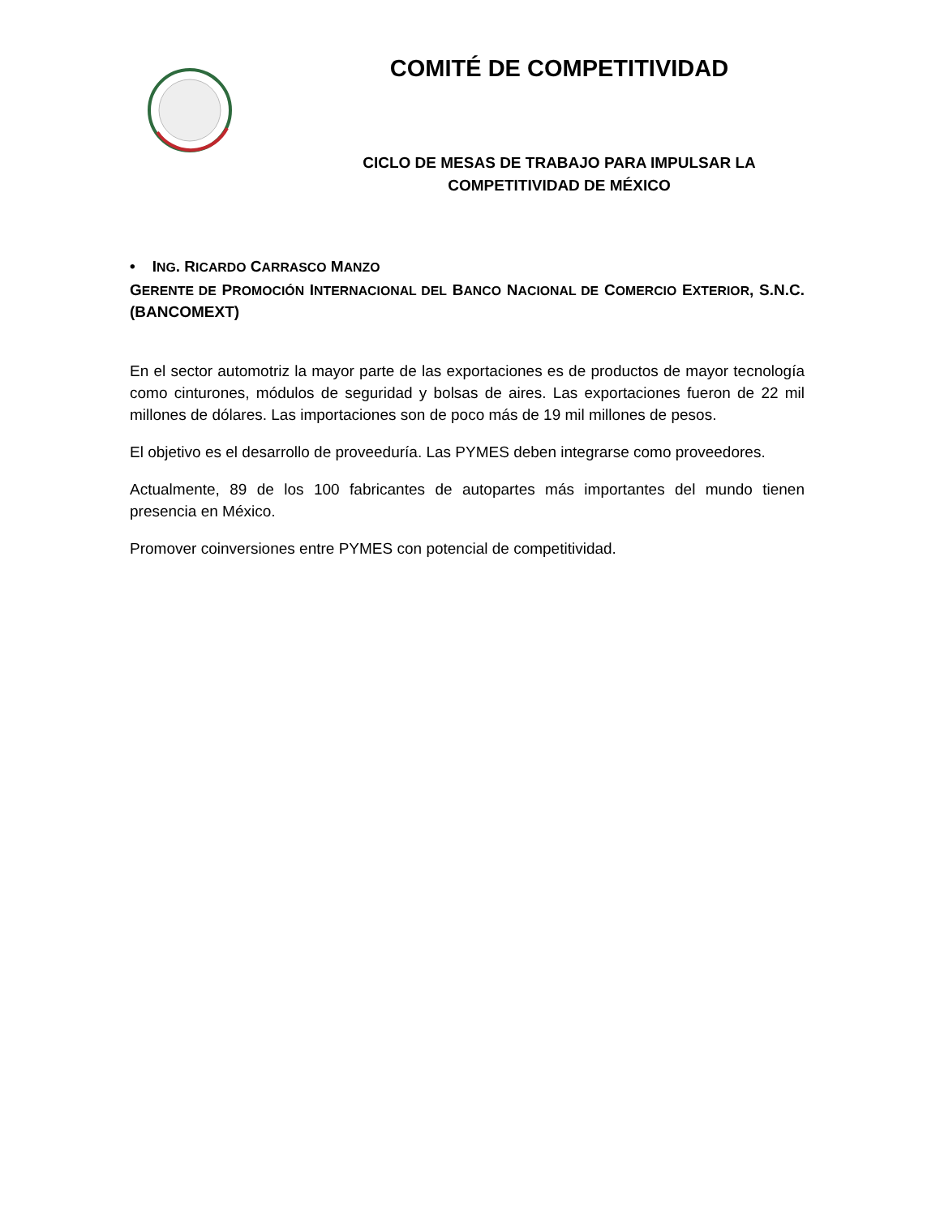COMITÉ DE COMPETITIVIDAD
CICLO DE MESAS DE TRABAJO PARA IMPULSAR LA
COMPETITIVIDAD DE MÉXICO
• ING. RICARDO CARRASCO MANZO
GERENTE DE PROMOCIÓN INTERNACIONAL DEL BANCO NACIONAL DE COMERCIO EXTERIOR, S.N.C. (BANCOMEXT)
En el sector automotriz la mayor parte de las exportaciones es de productos de mayor tecnología como cinturones, módulos de seguridad y bolsas de aires. Las exportaciones fueron de 22 mil millones de dólares. Las importaciones son de poco más de 19 mil millones de pesos.
El objetivo es el desarrollo de proveeduría. Las PYMES deben integrarse como proveedores.
Actualmente, 89 de los 100 fabricantes de autopartes más importantes del mundo tienen presencia en México.
Promover coinversiones entre PYMES con potencial de competitividad.